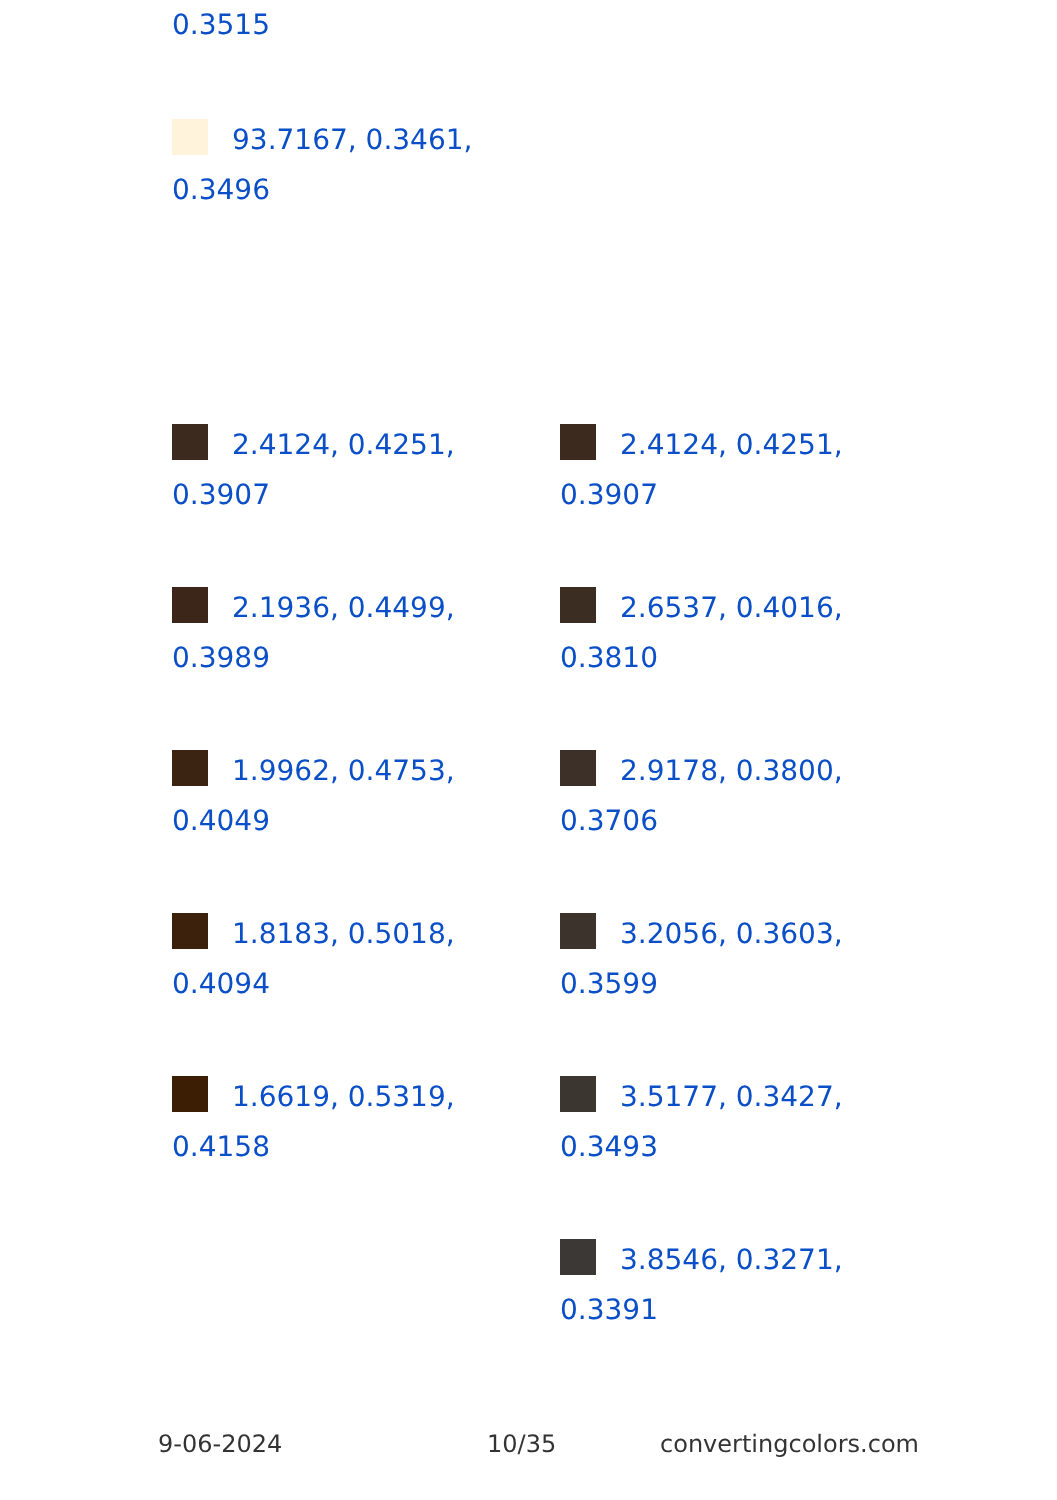0.3515
93.7167, 0.3461, 0.3496
2.4124, 0.4251, 0.3907
2.4124, 0.4251, 0.3907
2.1936, 0.4499, 0.3989
2.6537, 0.4016, 0.3810
1.9962, 0.4753, 0.4049
2.9178, 0.3800, 0.3706
1.8183, 0.5018, 0.4094
3.2056, 0.3603, 0.3599
1.6619, 0.5319, 0.4158
3.5177, 0.3427, 0.3493
3.8546, 0.3271, 0.3391
9-06-2024 10/35 convertingcolors.com